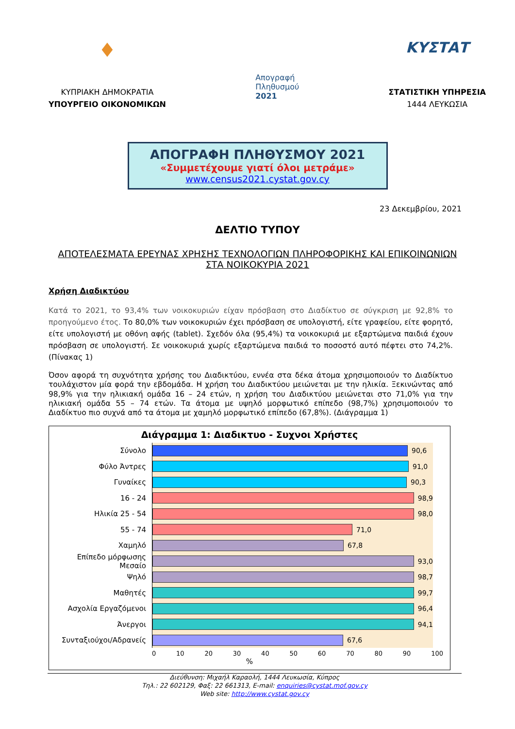♦
ΚΥΠΡΙΑΚΗ ΔΗΜΟΚΡΑΤΙΑ
ΥΠΟΥΡΓΕΙΟ ΟΙΚΟΝΟΜΙΚΩΝ
Απογραφή
Πληθυσμού
2021
ΚΥΣΤΑΤ
ΣΤΑΤΙΣΤΙΚΗ ΥΠΗΡΕΣΙΑ
1444 ΛΕΥΚΩΣΙΑ
ΑΠΟΓΡΑΦΗ ΠΛΗΘΥΣΜΟΥ 2021
«Συμμετέχουμε γιατί όλοι μετράμε»
www.census2021.cystat.gov.cy
23 Δεκεμβρίου, 2021
ΔΕΛΤΙΟ ΤΥΠΟΥ
ΑΠΟΤΕΛΕΣΜΑΤΑ ΕΡΕΥΝΑΣ ΧΡΗΣΗΣ ΤΕΧΝΟΛΟΓΙΩΝ ΠΛΗΡΟΦΟΡΙΚΗΣ ΚΑΙ ΕΠΙΚΟΙΝΩΝΙΩΝ ΣΤΑ ΝΟΙΚΟΚΥΡΙΑ 2021
Χρήση Διαδικτύου
Κατά το 2021, το 93,4% των νοικοκυριών είχαν πρόσβαση στο Διαδίκτυο σε σύγκριση με 92,8% το προηγούμενο έτος. Το 80,0% των νοικοκυριών έχει πρόσβαση σε υπολογιστή, είτε γραφείου, είτε φορητό, είτε υπολογιστή με οθόνη αφής (tablet). Σχεδόν όλα (95,4%) τα νοικοκυριά με εξαρτώμενα παιδιά έχουν πρόσβαση σε υπολογιστή. Σε νοικοκυριά χωρίς εξαρτώμενα παιδιά το ποσοστό αυτό πέφτει στο 74,2%. (Πίνακας 1)
Όσον αφορά τη συχνότητα χρήσης του Διαδικτύου, εννέα στα δέκα άτομα χρησιμοποιούν το Διαδίκτυο τουλάχιστον μία φορά την εβδομάδα. Η χρήση του Διαδικτύου μειώνεται με την ηλικία. Ξεκινώντας από 98,9% για την ηλικιακή ομάδα 16 – 24 ετών, η χρήση του Διαδικτύου μειώνεται στο 71,0% για την ηλικιακή ομάδα 55 – 74 ετών. Τα άτομα με υψηλό μορφωτικό επίπεδο (98,7%) χρησιμοποιούν το Διαδίκτυο πιο συχνά από τα άτομα με χαμηλό μορφωτικό επίπεδο (67,8%). (Διάγραμμα 1)
Διάγραμμα 1: Διαδικτυο - Συχνοι Χρήστες
Σύνολο
90,6
Φύλο Άντρες
91,0
Γυναίκες
90,3
16 - 24
98,9
Ηλικία 25 - 54
98,0
55 - 74
71,0
Χαμηλό
67,8
Επίπεδο μόρφωσης Μεσαίο
93,0
Ψηλό
98,7
Μαθητές
99,7
Ασχολία Εργαζόμενοι
96,4
Άνεργοι
94,1
Συνταξιούχοι/Αδρανείς
67,6
0 10 20 30 40 50 60 70 80 90 100
%
Διεύθυνση: Μιχαήλ Καραολή, 1444 Λευκωσία, Κύπρος
Τηλ.: 22 602129, Φαξ: 22 661313, E-mail: enquiries@cystat.mof.gov.cy
Web site: http://www.cystat.gov.cy